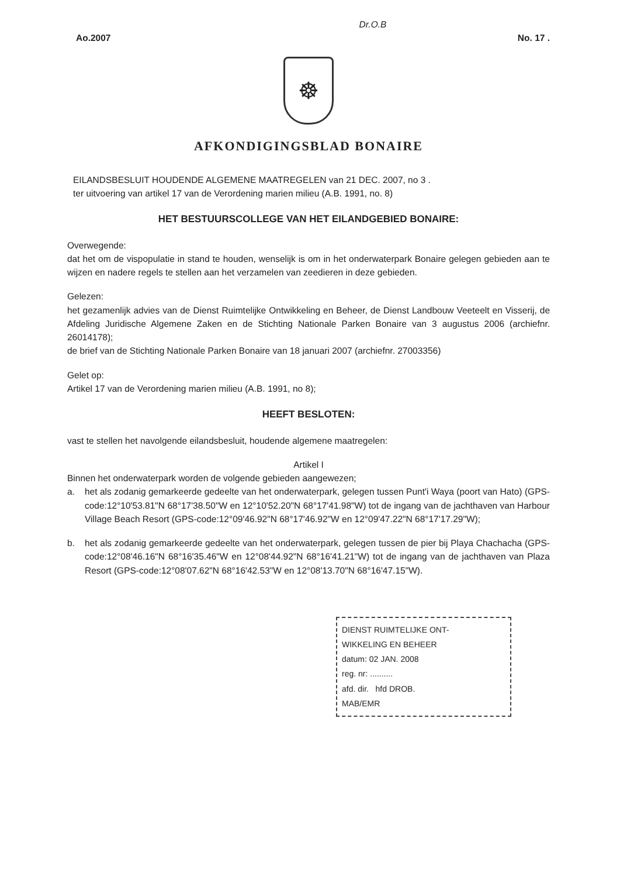Dr.O.B
Ao.2007 No. 17 .
☸
AFKONDIGINGSBLAD BONAIRE
EILANDSBESLUIT HOUDENDE ALGEMENE MAATREGELEN van 21 DEC. 2007, no 3 .
ter uitvoering van artikel 17 van de Verordening marien milieu (A.B. 1991, no. 8)
HET BESTUURSCOLLEGE VAN HET EILANDGEBIED BONAIRE:
Overwegende:
dat het om de vispopulatie in stand te houden, wenselijk is om in het onderwaterpark Bonaire gelegen gebieden aan te wijzen en nadere regels te stellen aan het verzamelen van zeedieren in deze gebieden.
Gelezen:
het gezamenlijk advies van de Dienst Ruimtelijke Ontwikkeling en Beheer, de Dienst Landbouw Veeteelt en Visserij, de Afdeling Juridische Algemene Zaken en de Stichting Nationale Parken Bonaire van 3 augustus 2006 (archiefnr. 26014178);
de brief van de Stichting Nationale Parken Bonaire van 18 januari 2007 (archiefnr. 27003356)
Gelet op:
Artikel 17 van de Verordening marien milieu (A.B. 1991, no 8);
HEEFT BESLOTEN:
vast te stellen het navolgende eilandsbesluit, houdende algemene maatregelen:
Artikel I
Binnen het onderwaterpark worden de volgende gebieden aangewezen;
a. het als zodanig gemarkeerde gedeelte van het onderwaterpark, gelegen tussen Punt'i Waya (poort van Hato) (GPS-code:12°10'53.81"N 68°17'38.50"W en 12°10'52.20"N 68°17'41.98"W) tot de ingang van de jachthaven van Harbour Village Beach Resort (GPS-code:12°09'46.92"N 68°17'46.92"W en 12°09'47.22"N 68°17'17.29"W);
b. het als zodanig gemarkeerde gedeelte van het onderwaterpark, gelegen tussen de pier bij Playa Chachacha (GPS-code:12°08'46.16"N 68°16'35.46"W en 12°08'44.92"N 68°16'41.21"W) tot de ingang van de jachthaven van Plaza Resort (GPS-code:12°08'07.62"N 68°16'42.53"W en 12°08'13.70"N 68°16'47.15"W).
DIENST RUIMTELIJKE ONT-
WIKKELING EN BEHEER
datum: 02 JAN. 2008
reg. nr: ..........
afd. dir. hfd DROB.
MAB/EMR